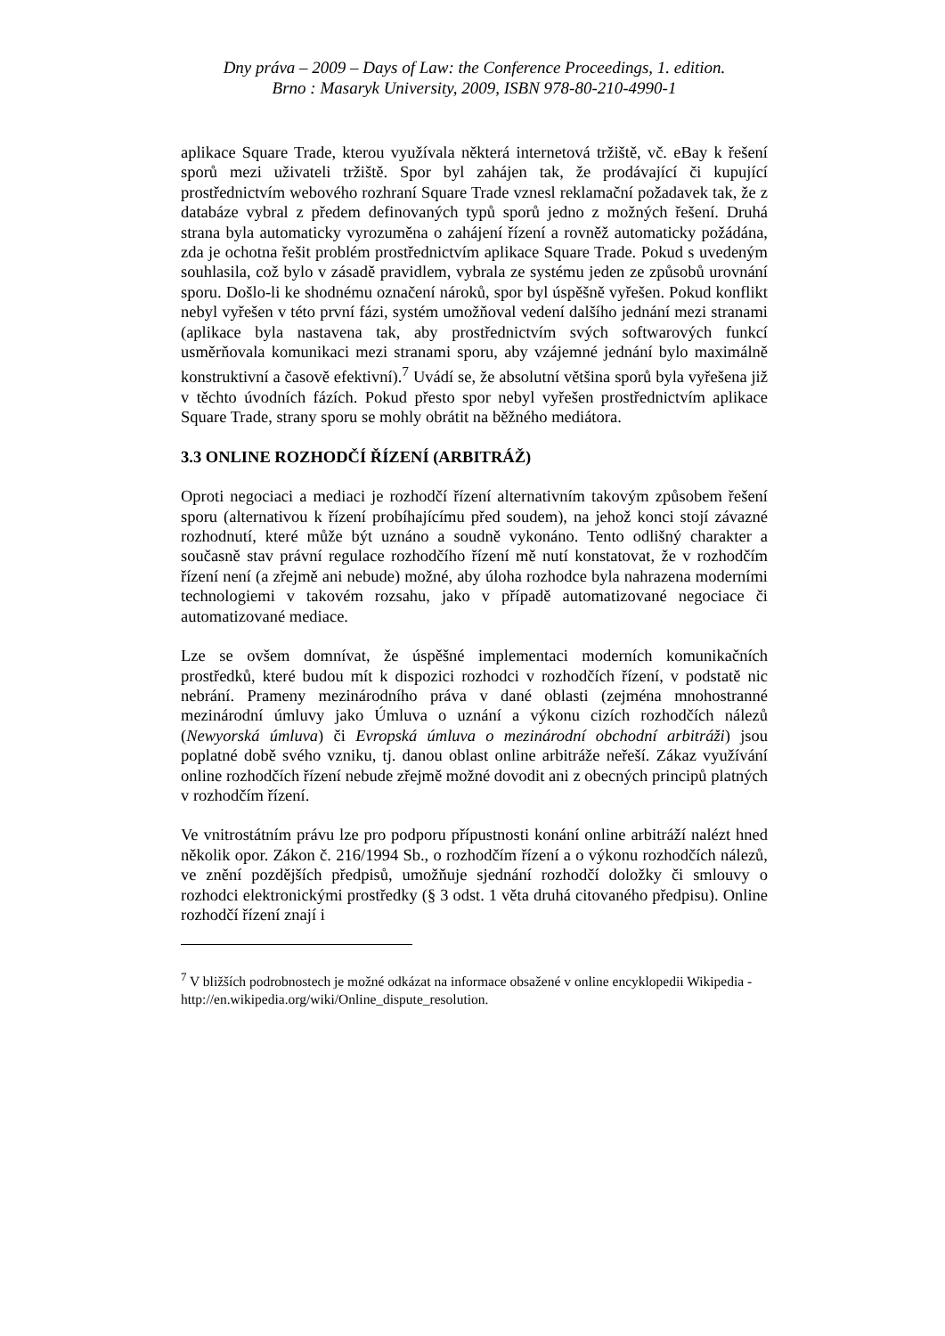Dny práva – 2009 – Days of Law: the Conference Proceedings, 1. edition.
Brno : Masaryk University, 2009, ISBN 978-80-210-4990-1
aplikace Square Trade, kterou využívala některá internetová tržiště, vč. eBay k řešení sporů mezi uživateli tržiště. Spor byl zahájen tak, že prodávající či kupující prostřednictvím webového rozhraní Square Trade vznesl reklamační požadavek tak, že z databáze vybral z předem definovaných typů sporů jedno z možných řešení. Druhá strana byla automaticky vyrozuměna o zahájení řízení a rovněž automaticky požádána, zda je ochotna řešit problém prostřednictvím aplikace Square Trade. Pokud s uvedeným souhlasila, což bylo v zásadě pravidlem, vybrala ze systému jeden ze způsobů urovnání sporu. Došlo-li ke shodnému označení nároků, spor byl úspěšně vyřešen. Pokud konflikt nebyl vyřešen v této první fázi, systém umožňoval vedení dalšího jednání mezi stranami (aplikace byla nastavena tak, aby prostřednictvím svých softwarových funkcí usměrňovala komunikaci mezi stranami sporu, aby vzájemné jednání bylo maximálně konstruktivní a časově efektivní).<sup>7</sup> Uvádí se, že absolutní většina sporů byla vyřešena již v těchto úvodních fázích. Pokud přesto spor nebyl vyřešen prostřednictvím aplikace Square Trade, strany sporu se mohly obrátit na běžného mediátora.
3.3 ONLINE ROZHODČÍ ŘÍZENÍ (ARBITRÁŽ)
Oproti negociaci a mediaci je rozhodčí řízení alternativním takovým způsobem řešení sporu (alternativou k řízení probíhajícímu před soudem), na jehož konci stojí závazné rozhodnutí, které může být uznáno a soudně vykonáno. Tento odlišný charakter a současně stav právní regulace rozhodčího řízení mě nutí konstatovat, že v rozhodčím řízení není (a zřejmě ani nebude) možné, aby úloha rozhodce byla nahrazena moderními technologiemi v takovém rozsahu, jako v případě automatizované negociace či automatizované mediace.
Lze se ovšem domnívat, že úspěšné implementaci moderních komunikačních prostředků, které budou mít k dispozici rozhodci v rozhodčích řízení, v podstatě nic nebrání. Prameny mezinárodního práva v dané oblasti (zejména mnohostranné mezinárodní úmluvy jako Úmluva o uznání a výkonu cizích rozhodčích nálezů (Newyorská úmluva) či Evropská úmluva o mezinárodní obchodní arbitráži) jsou poplatné době svého vzniku, tj. danou oblast online arbitráže neřeší. Zákaz využívání online rozhodčích řízení nebude zřejmě možné dovodit ani z obecných principů platných v rozhodčím řízení.
Ve vnitrostátním právu lze pro podporu přípustnosti konání online arbitráží nalézt hned několik opor. Zákon č. 216/1994 Sb., o rozhodčím řízení a o výkonu rozhodčích nálezů, ve znění pozdějších předpisů, umožňuje sjednání rozhodčí doložky či smlouvy o rozhodci elektronickými prostředky (§ 3 odst. 1 věta druhá citovaného předpisu). Online rozhodčí řízení znají i
<sup>7</sup> V bližších podrobnostech je možné odkázat na informace obsažené v online encyklopedii Wikipedia - http://en.wikipedia.org/wiki/Online_dispute_resolution.